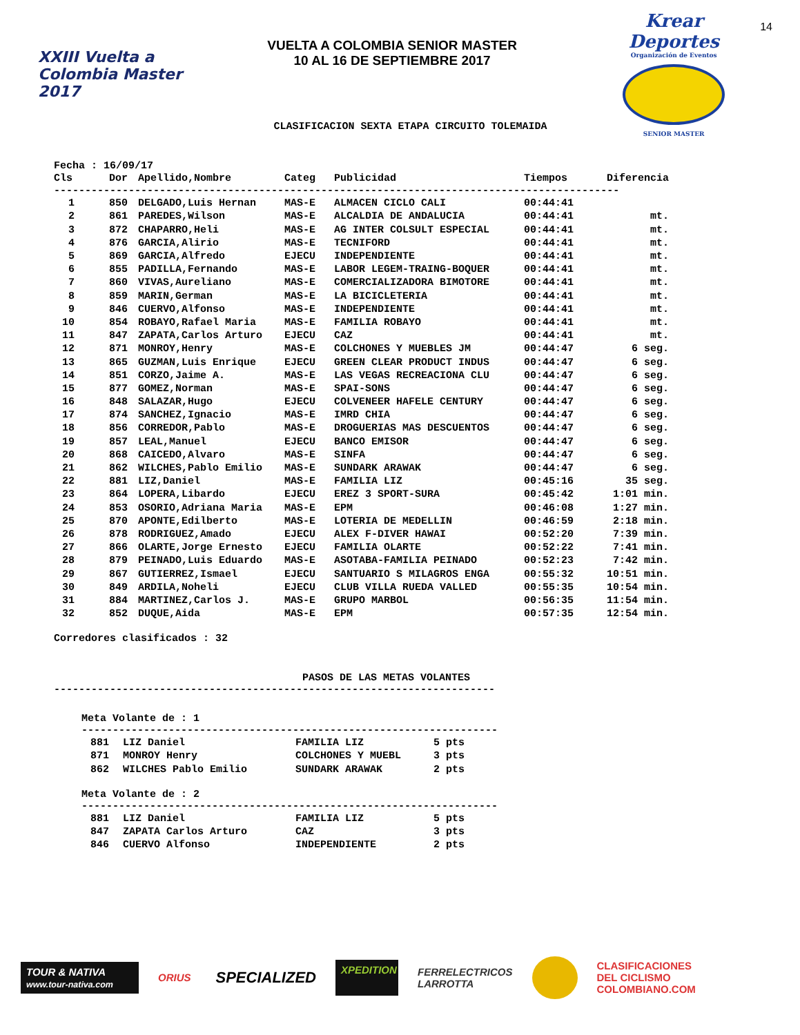XXIII Vuelta a Colombia Master 2017
VUELTA A COLOMBIA SENIOR MASTER
10 AL 16 DE SEPTIEMBRE 2017
Krear Deportes
Organización de Eventos
SENIOR MASTER
14
CLASIFICACION SEXTA ETAPA CIRCUITO TOLEMAIDA
Fecha : 16/09/17
| Cls | Dor | Apellido,Nombre | Categ | Publicidad | Tiempos | Diferencia |
| --- | --- | --- | --- | --- | --- | --- |
-------------------------------------------------------------------------------------------
| 1 | | 850 | DELGADO,Luis Hernan | MAS-E | ALMACEN CICLO CALI | 00:44:41 | |
| 2 | | 861 | PAREDES,Wilson | MAS-E | ALCALDIA DE ANDALUCIA | 00:44:41 | mt. |
| 3 | | 872 | CHAPARRO,Heli | MAS-E | AG INTER COLSULT ESPECIAL | 00:44:41 | mt. |
| 4 | | 876 | GARCIA,Alirio | MAS-E | TECNIFORD | 00:44:41 | mt. |
| 5 | | 869 | GARCIA,Alfredo | EJECU | INDEPENDIENTE | 00:44:41 | mt. |
| 6 | | 855 | PADILLA,Fernando | MAS-E | LABOR LEGEM-TRAING-BOQUER | 00:44:41 | mt. |
| 7 | | 860 | VIVAS,Aureliano | MAS-E | COMERCIALIZADORA BIMOTORE | 00:44:41 | mt. |
| 8 | | 859 | MARIN,German | MAS-E | LA BICICLETERIA | 00:44:41 | mt. |
| 9 | | 846 | CUERVO,Alfonso | MAS-E | INDEPENDIENTE | 00:44:41 | mt. |
| 10 | | 854 | ROBAYO,Rafael Maria | MAS-E | FAMILIA ROBAYO | 00:44:41 | mt. |
| 11 | | 847 | ZAPATA,Carlos Arturo | EJECU | CAZ | 00:44:41 | mt. |
| 12 | | 871 | MONROY,Henry | MAS-E | COLCHONES Y MUEBLES JM | 00:44:47 | 6 seg. |
| 13 | | 865 | GUZMAN,Luis Enrique | EJECU | GREEN CLEAR PRODUCT INDUS | 00:44:47 | 6 seg. |
| 14 | | 851 | CORZO,Jaime A. | MAS-E | LAS VEGAS RECREACIONA CLU | 00:44:47 | 6 seg. |
| 15 | | 877 | GOMEZ,Norman | MAS-E | SPAI-SONS | 00:44:47 | 6 seg. |
| 16 | | 848 | SALAZAR,Hugo | EJECU | COLVENEER HAFELE CENTURY | 00:44:47 | 6 seg. |
| 17 | | 874 | SANCHEZ,Ignacio | MAS-E | IMRD CHIA | 00:44:47 | 6 seg. |
| 18 | | 856 | CORREDOR,Pablo | MAS-E | DROGUERIAS MAS DESCUENTOS | 00:44:47 | 6 seg. |
| 19 | | 857 | LEAL,Manuel | EJECU | BANCO EMISOR | 00:44:47 | 6 seg. |
| 20 | | 868 | CAICEDO,Alvaro | MAS-E | SINFA | 00:44:47 | 6 seg. |
| 21 | | 862 | WILCHES,Pablo Emilio | MAS-E | SUNDARK ARAWAK | 00:44:47 | 6 seg. |
| 22 | | 881 | LIZ,Daniel | MAS-E | FAMILIA LIZ | 00:45:16 | 35 seg. |
| 23 | | 864 | LOPERA,Libardo | EJECU | EREZ 3 SPORT-SURA | 00:45:42 | 1:01 min. |
| 24 | | 853 | OSORIO,Adriana Maria | MAS-E | EPM | 00:46:08 | 1:27 min. |
| 25 | | 870 | APONTE,Edilberto | MAS-E | LOTERIA DE MEDELLIN | 00:46:59 | 2:18 min. |
| 26 | | 878 | RODRIGUEZ,Amado | EJECU | ALEX F-DIVER HAWAI | 00:52:20 | 7:39 min. |
| 27 | | 866 | OLARTE,Jorge Ernesto | EJECU | FAMILIA OLARTE | 00:52:22 | 7:41 min. |
| 28 | | 879 | PEINADO,Luis Eduardo | MAS-E | ASOTABA-FAMILIA PEINADO | 00:52:23 | 7:42 min. |
| 29 | | 867 | GUTIERREZ,Ismael | EJECU | SANTUARIO S MILAGROS ENGA | 00:55:32 | 10:51 min. |
| 30 | | 849 | ARDILA,Noheli | EJECU | CLUB VILLA RUEDA VALLED | 00:55:35 | 10:54 min. |
| 31 | | 884 | MARTINEZ,Carlos J. | MAS-E | GRUPO MARBOL | 00:56:35 | 11:54 min. |
| 32 | | 852 | DUQUE,Aida | MAS-E | EPM | 00:57:35 | 12:54 min. |
Corredores clasificados : 32
PASOS DE LAS METAS VOLANTES
-----------------------------------------------------------------------
Meta Volante de : 1
-------------------------------------------------------------------
| 881 | | LIZ Daniel | FAMILIA LIZ | 5 pts |
| 871 | | MONROY Henry | COLCHONES Y MUEBL | 3 pts |
| 862 | | WILCHES Pablo Emilio | SUNDARK ARAWAK | 2 pts |
Meta Volante de : 2
-------------------------------------------------------------------
| 881 | | LIZ Daniel | FAMILIA LIZ | 5 pts |
| 847 | | ZAPATA Carlos Arturo | CAZ | 3 pts |
| 846 | | CUERVO Alfonso | INDEPENDIENTE | 2 pts |
TOUR & NATIVA
www.tour-nativa.com
ORIUS
SPECIALIZED
XPEDITION
FERRELECTRICOS
LARROTTA
CLASIFICACIONES
DEL CICLISMO
COLOMBIANO.COM